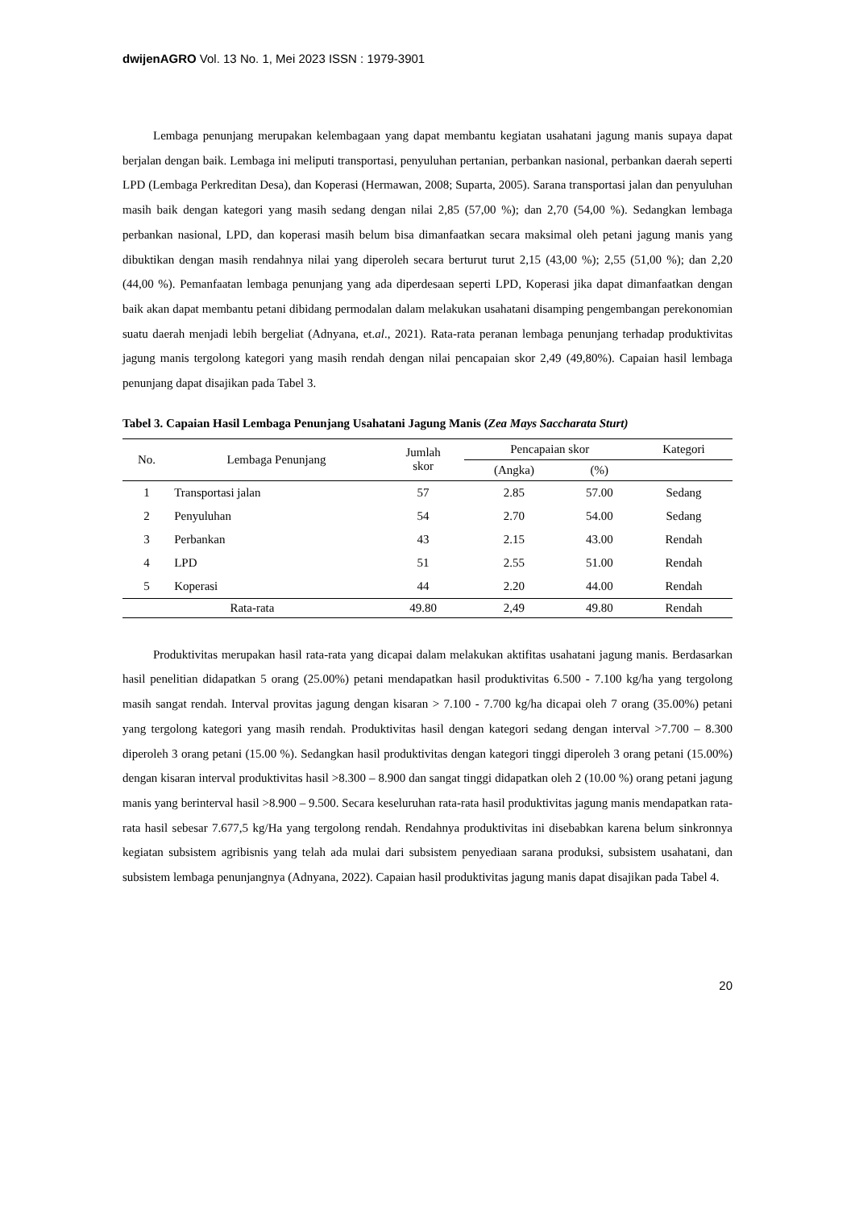dwijenAGRO Vol. 13 No. 1, Mei 2023 ISSN : 1979-3901
Lembaga penunjang merupakan kelembagaan yang dapat membantu kegiatan usahatani jagung manis supaya dapat berjalan dengan baik. Lembaga ini meliputi transportasi, penyuluhan pertanian, perbankan nasional, perbankan daerah seperti LPD (Lembaga Perkreditan Desa), dan Koperasi (Hermawan, 2008; Suparta, 2005). Sarana transportasi jalan dan penyuluhan masih baik dengan kategori yang masih sedang dengan nilai 2,85 (57,00 %); dan 2,70 (54,00 %). Sedangkan lembaga perbankan nasional, LPD, dan koperasi masih belum bisa dimanfaatkan secara maksimal oleh petani jagung manis yang dibuktikan dengan masih rendahnya nilai yang diperoleh secara berturut turut 2,15 (43,00 %); 2,55 (51,00 %); dan 2,20 (44,00 %). Pemanfaatan lembaga penunjang yang ada diperdesaan seperti LPD, Koperasi jika dapat dimanfaatkan dengan baik akan dapat membantu petani dibidang permodalan dalam melakukan usahatani disamping pengembangan perekonomian suatu daerah menjadi lebih bergeliat (Adnyana, et.al., 2021). Rata-rata peranan lembaga penunjang terhadap produktivitas jagung manis tergolong kategori yang masih rendah dengan nilai pencapaian skor 2,49 (49,80%). Capaian hasil lembaga penunjang dapat disajikan pada Tabel 3.
Tabel 3. Capaian Hasil Lembaga Penunjang Usahatani Jagung Manis (Zea Mays Saccharata Sturt)
| No. | Lembaga Penunjang | Jumlah skor | Pencapaian skor | | Kategori |
| --- | --- | --- | --- | --- | --- |
| | | | (Angka) | (%) | |
| 1 | Transportasi jalan | 57 | 2.85 | 57.00 | Sedang |
| 2 | Penyuluhan | 54 | 2.70 | 54.00 | Sedang |
| 3 | Perbankan | 43 | 2.15 | 43.00 | Rendah |
| 4 | LPD | 51 | 2.55 | 51.00 | Rendah |
| 5 | Koperasi | 44 | 2.20 | 44.00 | Rendah |
| Rata-rata | | 49.80 | 2,49 | 49.80 | Rendah |
Produktivitas merupakan hasil rata-rata yang dicapai dalam melakukan aktifitas usahatani jagung manis. Berdasarkan hasil penelitian didapatkan 5 orang (25.00%) petani mendapatkan hasil produktivitas 6.500 - 7.100 kg/ha yang tergolong masih sangat rendah. Interval provitas jagung dengan kisaran > 7.100 - 7.700 kg/ha dicapai oleh 7 orang (35.00%) petani yang tergolong kategori yang masih rendah. Produktivitas hasil dengan kategori sedang dengan interval >7.700 – 8.300 diperoleh 3 orang petani (15.00 %). Sedangkan hasil produktivitas dengan kategori tinggi diperoleh 3 orang petani (15.00%) dengan kisaran interval produktivitas hasil >8.300 – 8.900 dan sangat tinggi didapatkan oleh 2 (10.00 %) orang petani jagung manis yang berinterval hasil >8.900 – 9.500. Secara keseluruhan rata-rata hasil produktivitas jagung manis mendapatkan rata-rata hasil sebesar 7.677,5 kg/Ha yang tergolong rendah. Rendahnya produktivitas ini disebabkan karena belum sinkronnya kegiatan subsistem agribisnis yang telah ada mulai dari subsistem penyediaan sarana produksi, subsistem usahatani, dan subsistem lembaga penunjangnya (Adnyana, 2022). Capaian hasil produktivitas jagung manis dapat disajikan pada Tabel 4.
20